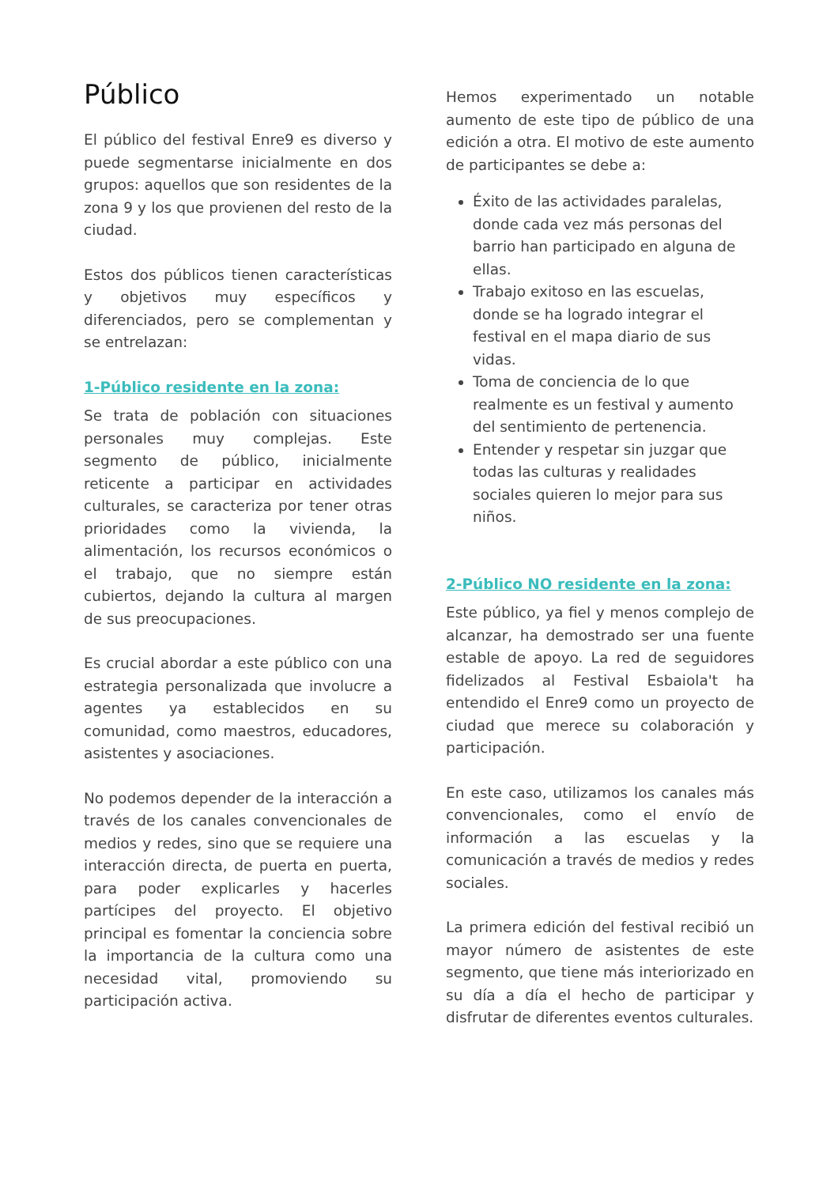Público
El público del festival Enre9 es diverso y puede segmentarse inicialmente en dos grupos: aquellos que son residentes de la zona 9 y los que provienen del resto de la ciudad.
Estos dos públicos tienen características y objetivos muy específicos y diferenciados, pero se complementan y se entrelazan:
1-Público residente en la zona:
Se trata de población con situaciones personales muy complejas. Este segmento de público, inicialmente reticente a participar en actividades culturales, se caracteriza por tener otras prioridades como la vivienda, la alimentación, los recursos económicos o el trabajo, que no siempre están cubiertos, dejando la cultura al margen de sus preocupaciones.
Es crucial abordar a este público con una estrategia personalizada que involucre a agentes ya establecidos en su comunidad, como maestros, educadores, asistentes y asociaciones.
No podemos depender de la interacción a través de los canales convencionales de medios y redes, sino que se requiere una interacción directa, de puerta en puerta, para poder explicarles y hacerles partícipes del proyecto. El objetivo principal es fomentar la conciencia sobre la importancia de la cultura como una necesidad vital, promoviendo su participación activa.
Hemos experimentado un notable aumento de este tipo de público de una edición a otra. El motivo de este aumento de participantes se debe a:
Éxito de las actividades paralelas, donde cada vez más personas del barrio han participado en alguna de ellas.
Trabajo exitoso en las escuelas, donde se ha logrado integrar el festival en el mapa diario de sus vidas.
Toma de conciencia de lo que realmente es un festival y aumento del sentimiento de pertenencia.
Entender y respetar sin juzgar que todas las culturas y realidades sociales quieren lo mejor para sus niños.
2-Público NO residente en la zona:
Este público, ya fiel y menos complejo de alcanzar, ha demostrado ser una fuente estable de apoyo. La red de seguidores fidelizados al Festival Esbaiola't ha entendido el Enre9 como un proyecto de ciudad que merece su colaboración y participación.
En este caso, utilizamos los canales más convencionales, como el envío de información a las escuelas y la comunicación a través de medios y redes sociales.
La primera edición del festival recibió un mayor número de asistentes de este segmento, que tiene más interiorizado en su día a día el hecho de participar y disfrutar de diferentes eventos culturales.